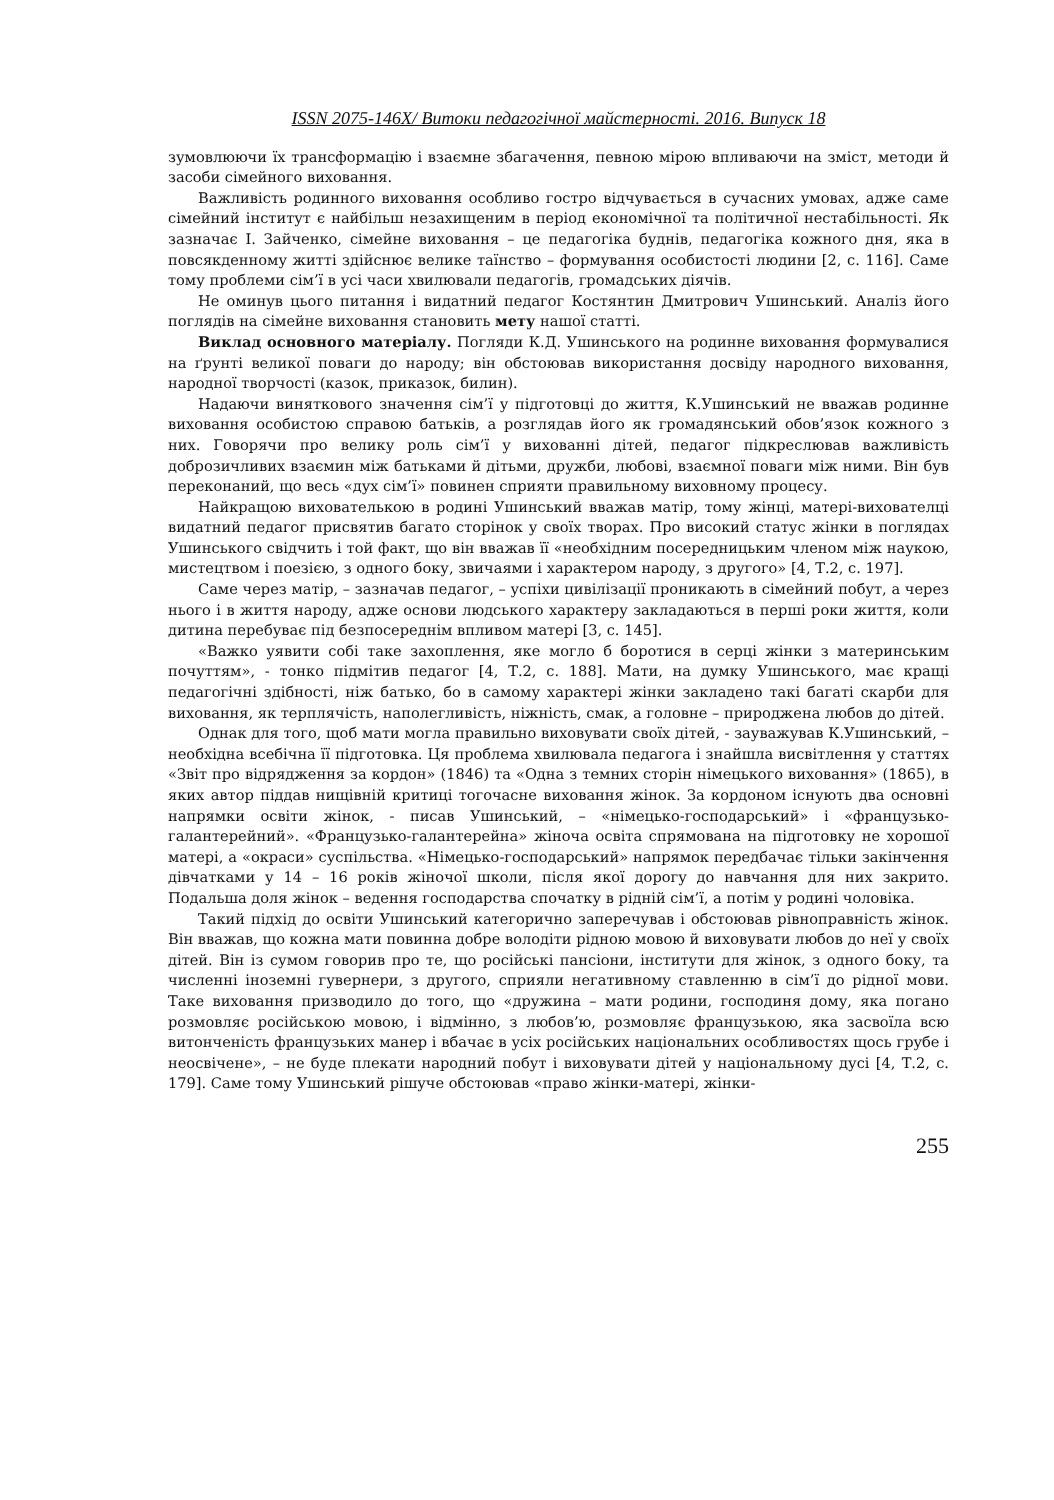ISSN 2075-146X/ Витоки педагогічної майстерності. 2016. Випуск 18
зумовлюючи їх трансформацію і взаємне збагачення, певною мірою впливаючи на зміст, методи й засоби сімейного виховання.
Важливість родинного виховання особливо гостро відчувається в сучасних умовах, адже саме сімейний інститут є найбільш незахищеним в період економічної та політичної нестабільності. Як зазначає І. Зайченко, сімейне виховання – це педагогіка буднів, педагогіка кожного дня, яка в повсякденному житті здійснює велике таїнство – формування особистості людини [2, с. 116]. Саме тому проблеми сім’ї в усі часи хвилювали педагогів, громадських діячів.
Не оминув цього питання і видатний педагог Костянтин Дмитрович Ушинський. Аналіз його поглядів на сімейне виховання становить мету нашої статті.
Виклад основного матеріалу. Погляди К.Д. Ушинського на родинне виховання формувалися на ґрунті великої поваги до народу; він обстоював використання досвіду народного виховання, народної творчості (казок, приказок, билин).
Надаючи виняткового значення сім’ї у підготовці до життя, К.Ушинський не вважав родинне виховання особистою справою батьків, а розглядав його як громадянський обов’язок кожного з них. Говорячи про велику роль сім’ї у вихованні дітей, педагог підкреслював важливість доброзичливих взаємин між батьками й дітьми, дружби, любові, взаємної поваги між ними. Він був переконаний, що весь «дух сім’ї» повинен сприяти правильному виховному процесу.
Найкращою вихователькою в родині Ушинський вважав матір, тому жінці, матері-вихователці видатний педагог присвятив багато сторінок у своїх творах. Про високий статус жінки в поглядах Ушинського свідчить і той факт, що він вважав її «необхідним посередницьким членом між наукою, мистецтвом і поезією, з одного боку, звичаями і характером народу, з другого» [4, Т.2, с. 197].
Саме через матір, – зазначав педагог, – успіхи цивілізації проникають в сімейний побут, а через нього і в життя народу, адже основи людського характеру закладаються в перші роки життя, коли дитина перебуває під безпосереднім впливом матері [3, с. 145].
«Важко уявити собі таке захоплення, яке могло б боротися в серці жінки з материнським почуттям», - тонко підмітив педагог [4, Т.2, с. 188]. Мати, на думку Ушинського, має кращі педагогічні здібності, ніж батько, бо в самому характері жінки закладено такі багаті скарби для виховання, як терплячість, наполегливість, ніжність, смак, а головне – природжена любов до дітей.
Однак для того, щоб мати могла правильно виховувати своїх дітей, - зауважував К.Ушинський, – необхідна всебічна її підготовка. Ця проблема хвилювала педагога і знайшла висвітлення у статтях «Звіт про відрядження за кордон» (1846) та «Одна з темних сторін німецького виховання» (1865), в яких автор піддав нищівній критиці тогочасне виховання жінок. За кордоном існують два основні напрямки освіти жінок, - писав Ушинський, – «німецько-господарський» і «французько-галантерейний». «Французько-галантерейна» жіноча освіта спрямована на підготовку не хорошої матері, а «окраси» суспільства. «Німецько-господарський» напрямок передбачає тільки закінчення дівчатками у 14 – 16 років жіночої школи, після якої дорогу до навчання для них закрито. Подальша доля жінок – ведення господарства спочатку в рідній сім’ї, а потім у родині чоловіка.
Такий підхід до освіти Ушинський категорично заперечував і обстоював рівноправність жінок. Він вважав, що кожна мати повинна добре володіти рідною мовою й виховувати любов до неї у своїх дітей. Він із сумом говорив про те, що російські пансіони, інститути для жінок, з одного боку, та численні іноземні гувернери, з другого, сприяли негативному ставленню в сім’ї до рідної мови. Таке виховання призводило до того, що «дружина – мати родини, господиня дому, яка погано розмовляє російською мовою, і відмінно, з любов’ю, розмовляє французькою, яка засвоїла всю витонченість французьких манер і вбачає в усіх російських національних особливостях щось грубе і неосвічене», – не буде плекати народний побут і виховувати дітей у національному дусі [4, Т.2, с. 179]. Саме тому Ушинський рішуче обстоював «право жінки-матері, жінки-
255